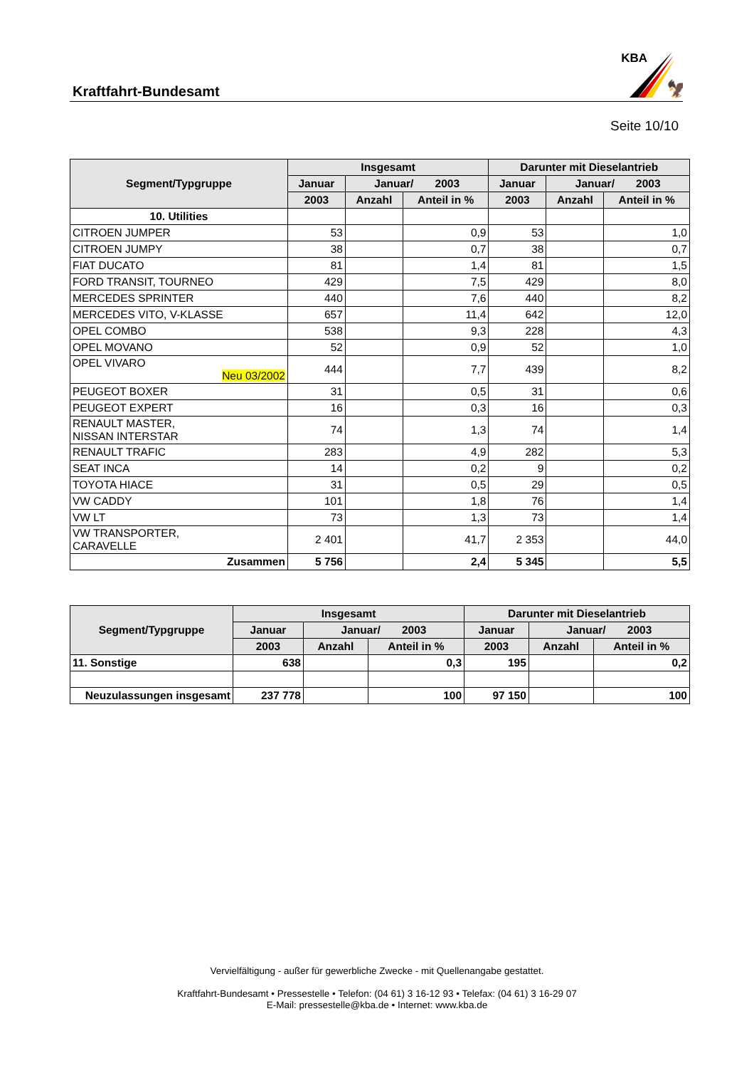Kraftfahrt-Bundesamt
KBA
🦅
Seite 10/10
| Segment/Typgruppe | Insgesamt | | | Darunter mit Dieselantrieb | | |
| --- | --- | --- | --- | --- | --- | --- |
| | Januar | Januar/ 2003 | | Januar | Januar/ 2003 | |
| | 2003 | Anzahl | Anteil in % | 2003 | Anzahl | Anteil in % |
| 10. Utilities | | | | | | |
| CITROEN JUMPER | 53 | | 0,9 | 53 | | 1,0 |
| CITROEN JUMPY | 38 | | 0,7 | 38 | | 0,7 |
| FIAT DUCATO | 81 | | 1,4 | 81 | | 1,5 |
| FORD TRANSIT, TOURNEO | 429 | | 7,5 | 429 | | 8,0 |
| MERCEDES SPRINTER | 440 | | 7,6 | 440 | | 8,2 |
| MERCEDES VITO, V-KLASSE | 657 | | 11,4 | 642 | | 12,0 |
| OPEL COMBO | 538 | | 9,3 | 228 | | 4,3 |
| OPEL MOVANO | 52 | | 0,9 | 52 | | 1,0 |
| OPEL VIVARO Neu 03/2002 | 444 | | 7,7 | 439 | | 8,2 |
| PEUGEOT BOXER | 31 | | 0,5 | 31 | | 0,6 |
| PEUGEOT EXPERT | 16 | | 0,3 | 16 | | 0,3 |
| RENAULT MASTER, NISSAN INTERSTAR | 74 | | 1,3 | 74 | | 1,4 |
| RENAULT TRAFIC | 283 | | 4,9 | 282 | | 5,3 |
| SEAT INCA | 14 | | 0,2 | 9 | | 0,2 |
| TOYOTA HIACE | 31 | | 0,5 | 29 | | 0,5 |
| VW CADDY | 101 | | 1,8 | 76 | | 1,4 |
| VW LT | 73 | | 1,3 | 73 | | 1,4 |
| VW TRANSPORTER, CARAVELLE | 2 401 | | 41,7 | 2 353 | | 44,0 |
| Zusammen | 5 756 | | 2,4 | 5 345 | | 5,5 |
| Segment/Typgruppe | Insgesamt | | | Darunter mit Dieselantrieb | | |
| --- | --- | --- | --- | --- | --- | --- |
| | Januar | Januar/ 2003 | | Januar | Januar/ 2003 | |
| | 2003 | Anzahl | Anteil in % | 2003 | Anzahl | Anteil in % |
| 11. Sonstige | 638 | | 0,3 | 195 | | 0,2 |
| Neuzulassungen insgesamt | 237 778 | | 100 | 97 150 | | 100 |
Vervielfältigung - außer für gewerbliche Zwecke - mit Quellenangabe gestattet.
Kraftfahrt-Bundesamt • Pressestelle • Telefon: (04 61) 3 16-12 93 • Telefax: (04 61) 3 16-29 07
E-Mail: pressestelle@kba.de • Internet: www.kba.de